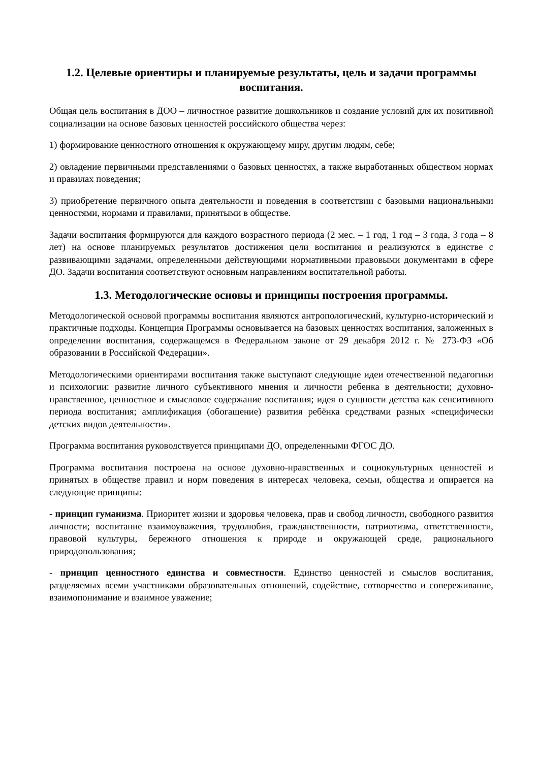1.2. Целевые ориентиры и планируемые результаты, цель и задачи программы воспитания.
Общая цель воспитания в ДОО – личностное развитие дошкольников и создание условий для их позитивной социализации на основе базовых ценностей российского общества через:
1) формирование ценностного отношения к окружающему миру, другим людям, себе;
2) овладение первичными представлениями о базовых ценностях, а также выработанных обществом нормах и правилах поведения;
3) приобретение первичного опыта деятельности и поведения в соответствии с базовыми национальными ценностями, нормами и правилами, принятыми в обществе.
Задачи воспитания формируются для каждого возрастного периода (2 мес. – 1 год, 1 год – 3 года, 3 года – 8 лет) на основе планируемых результатов достижения цели воспитания и реализуются в единстве с развивающими задачами, определенными действующими нормативными правовыми документами в сфере ДО. Задачи воспитания соответствуют основным направлениям воспитательной работы.
1.3. Методологические основы и принципы построения программы.
Методологической основой программы воспитания являются антропологический, культурно-исторический и практичные подходы. Концепция Программы основывается на базовых ценностях воспитания, заложенных в определении воспитания, содержащемся в Федеральном законе от 29 декабря 2012 г. № 273-ФЗ «Об образовании в Российской Федерации».
Методологическими ориентирами воспитания также выступают следующие идеи отечественной педагогики и психологии: развитие личного субъективного мнения и личности ребенка в деятельности; духовно-нравственное, ценностное и смысловое содержание воспитания; идея о сущности детства как сенситивного периода воспитания; амплификация (обогащение) развития ребёнка средствами разных «специфически детских видов деятельности».
Программа воспитания руководствуется принципами ДО, определенными ФГОС ДО.
Программа воспитания построена на основе духовно-нравственных и социокультурных ценностей и принятых в обществе правил и норм поведения в интересах человека, семьи, общества и опирается на следующие принципы:
- принцип гуманизма. Приоритет жизни и здоровья человека, прав и свобод личности, свободного развития личности; воспитание взаимоуважения, трудолюбия, гражданственности, патриотизма, ответственности, правовой культуры, бережного отношения к природе и окружающей среде, рационального природопользования;
- принцип ценностного единства и совместности. Единство ценностей и смыслов воспитания, разделяемых всеми участниками образовательных отношений, содействие, сотворчество и сопереживание, взаимопонимание и взаимное уважение;